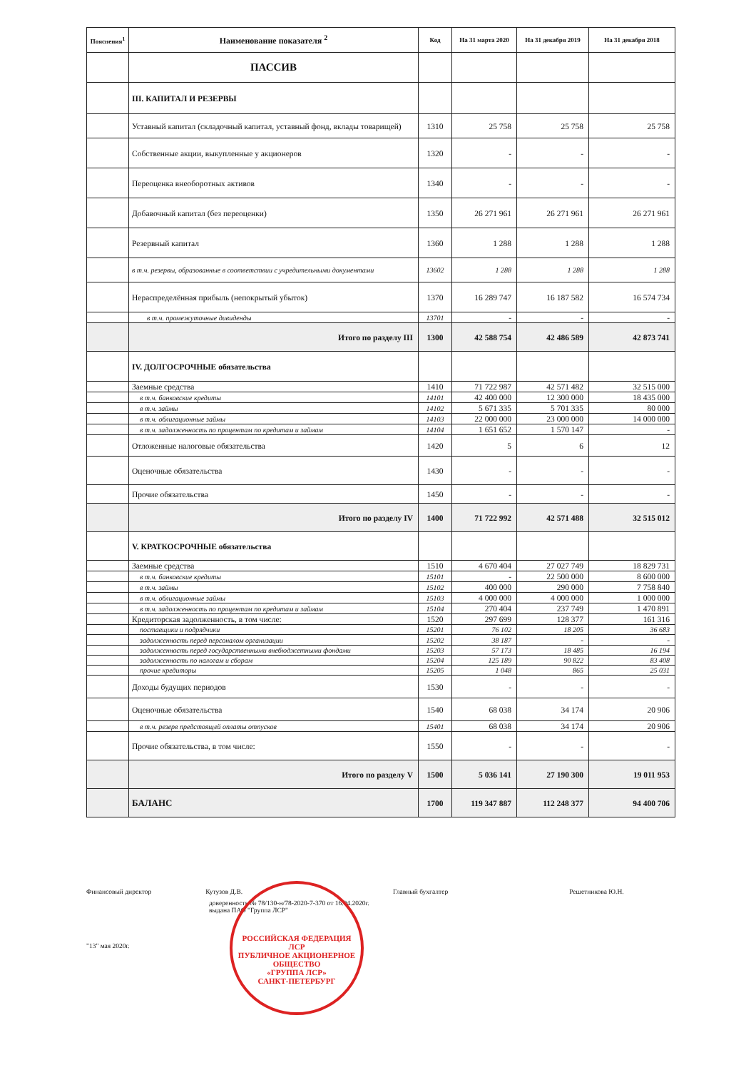| Пояснения<sup>1</sup> | Наименование показателя <sup>2</sup> | Код | На 31 марта 2020 | На 31 декабря 2019 | На 31 декабря 2018 |
| --- | --- | --- | --- | --- | --- |
| | ПАССИВ | | | | |
| | III. КАПИТАЛ И РЕЗЕРВЫ | | | | |
| | Уставный капитал (складочный капитал, уставный фонд, вклады товарищей) | 1310 | 25 758 | 25 758 | 25 758 |
| | Собственные акции, выкупленные у акционеров | 1320 | - | - | - |
| | Переоценка внеоборотных активов | 1340 | - | - | - |
| | Добавочный капитал (без переоценки) | 1350 | 26 271 961 | 26 271 961 | 26 271 961 |
| | Резервный капитал | 1360 | 1 288 | 1 288 | 1 288 |
| | в т.ч. резервы, образованные в соответствии с учредительными документами | 13602 | 1 288 | 1 288 | 1 288 |
| | Нераспределённая прибыль (непокрытый убыток) | 1370 | 16 289 747 | 16 187 582 | 16 574 734 |
| | в т.ч. промежуточные дивиденды | 13701 | - | - | - |
| | Итого по разделу III | 1300 | 42 588 754 | 42 486 589 | 42 873 741 |
| | IV. ДОЛГОСРОЧНЫЕ обязательства | | | | |
| | Заемные средства | 1410 | 71 722 987 | 42 571 482 | 32 515 000 |
| | в т.ч. банковские кредиты | 14101 | 42 400 000 | 12 300 000 | 18 435 000 |
| | в т.ч. займы | 14102 | 5 671 335 | 5 701 335 | 80 000 |
| | в т.ч. облигационные займы | 14103 | 22 000 000 | 23 000 000 | 14 000 000 |
| | в т.ч. задолженность по процентам по кредитам и займам | 14104 | 1 651 652 | 1 570 147 | - |
| | Отложенные налоговые обязательства | 1420 | 5 | 6 | 12 |
| | Оценочные обязательства | 1430 | - | - | - |
| | Прочие обязательства | 1450 | - | - | - |
| | Итого по разделу IV | 1400 | 71 722 992 | 42 571 488 | 32 515 012 |
| | V. КРАТКОСРОЧНЫЕ обязательства | | | | |
| | Заемные средства | 1510 | 4 670 404 | 27 027 749 | 18 829 731 |
| | в т.ч. банковские кредиты | 15101 | - | 22 500 000 | 8 600 000 |
| | в т.ч. займы | 15102 | 400 000 | 290 000 | 7 758 840 |
| | в т.ч. облигационные займы | 15103 | 4 000 000 | 4 000 000 | 1 000 000 |
| | в т.ч. задолженность по процентам по кредитам и займам | 15104 | 270 404 | 237 749 | 1 470 891 |
| | Кредиторская задолженность, в том числе: | 1520 | 297 699 | 128 377 | 161 316 |
| | поставщики и подрядчики | 15201 | 76 102 | 18 205 | 36 683 |
| | задолженность перед персоналом организации | 15202 | 38 187 | - | - |
| | задолженность перед государственными внебюджетными фондами | 15203 | 57 173 | 18 485 | 16 194 |
| | задолженность по налогам и сборам | 15204 | 125 189 | 90 822 | 83 408 |
| | прочие кредиторы | 15205 | 1 048 | 865 | 25 031 |
| | Доходы будущих периодов | 1530 | - | - | - |
| | Оценочные обязательства | 1540 | 68 038 | 34 174 | 20 906 |
| | в т.ч. резерв предстоящей оплаты отпусков | 15401 | 68 038 | 34 174 | 20 906 |
| | Прочие обязательства, в том числе: | 1550 | - | - | - |
| | Итого по разделу V | 1500 | 5 036 141 | 27 190 300 | 19 011 953 |
| | БАЛАНС | 1700 | 119 347 887 | 112 248 377 | 94 400 706 |
Финансовый директор Кутузов Д.В. Главный бухгалтер Решетникова Ю.Н.
доверенность № 78/130-н/78-2020-7-370 от 16.04.2020г.
выдана ПАО "Группа ЛСР"
"13" мая 2020г.
РОССИЙСКАЯ ФЕДЕРАЦИЯ
ЛСР
ПУБЛИЧНОЕ АКЦИОНЕРНОЕ ОБЩЕСТВО
«ГРУППА ЛСР»
САНКТ-ПЕТЕРБУРГ